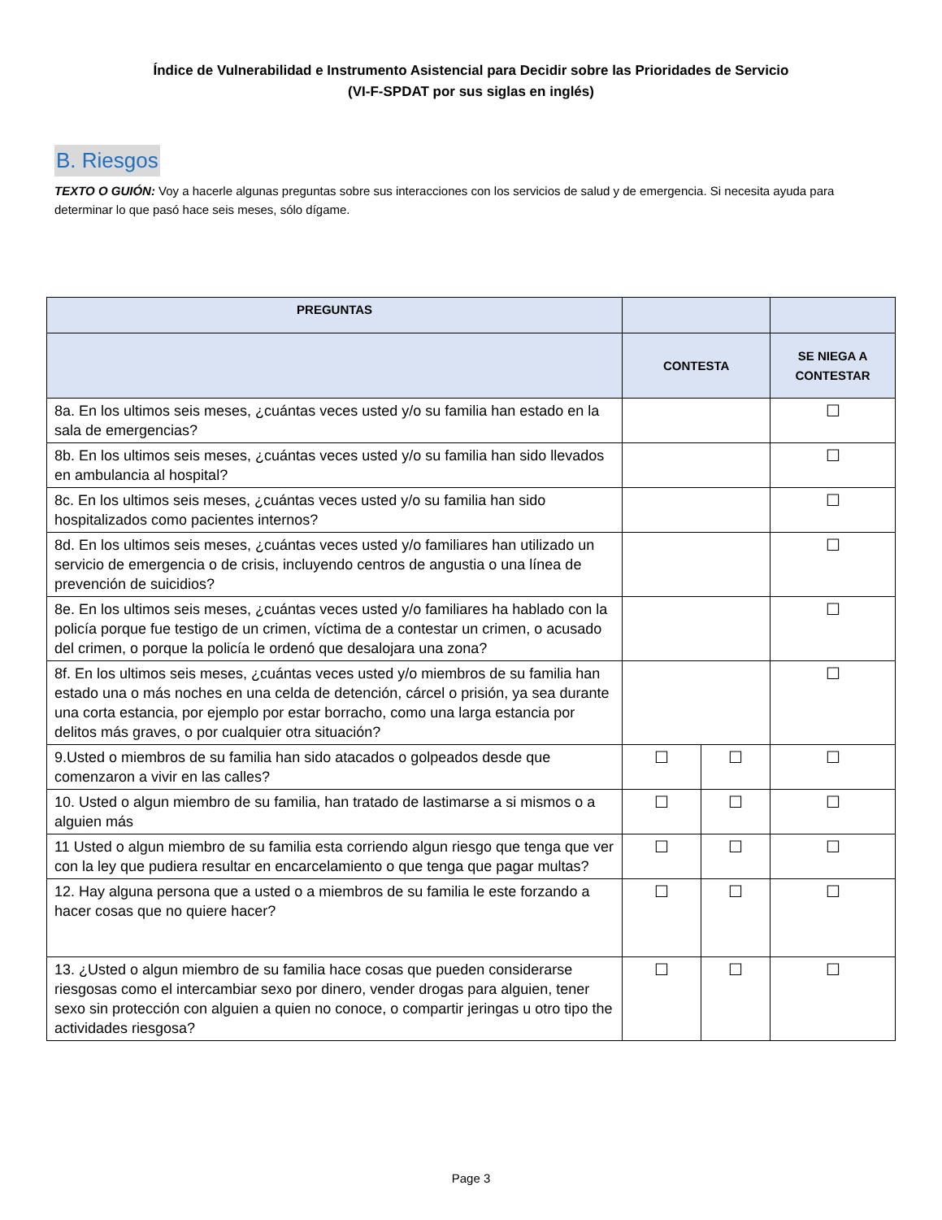Índice de Vulnerabilidad e Instrumento Asistencial para Decidir sobre las Prioridades de Servicio
(VI-F-SPDAT por sus siglas en inglés)
B. Riesgos
TEXTO O GUIÓN: Voy a hacerle algunas preguntas sobre sus interacciones con los servicios de salud y de emergencia. Si necesita ayuda para determinar lo que pasó hace seis meses, sólo dígame.
| PREGUNTAS | | | |
| --- | --- | --- | --- |
| | CONTESTA | | SE NIEGA A CONTESTAR |
| 8a. En los ultimos seis meses, ¿cuántas veces usted y/o su familia han estado en la sala de emergencias? | | | ☐ |
| 8b. En los ultimos seis meses, ¿cuántas veces usted y/o su familia han sido llevados en ambulancia al hospital? | | | ☐ |
| 8c. En los ultimos seis meses, ¿cuántas veces usted y/o su familia han sido hospitalizados como pacientes internos? | | | ☐ |
| 8d. En los ultimos seis meses, ¿cuántas veces usted y/o familiares han utilizado un servicio de emergencia o de crisis, incluyendo centros de angustia o una línea de prevención de suicidios? | | | ☐ |
| 8e. En los ultimos seis meses, ¿cuántas veces usted y/o familiares ha hablado con la policía porque fue testigo de un crimen, víctima de a contestar un crimen, o acusado del crimen, o porque la policía le ordenó que desalojara una zona? | | | ☐ |
| 8f. En los ultimos seis meses, ¿cuántas veces usted y/o miembros de su familia han estado una o más noches en una celda de detención, cárcel o prisión, ya sea durante una corta estancia, por ejemplo por estar borracho, como una larga estancia por delitos más graves, o por cualquier otra situación? | | | ☐ |
| 9.Usted o miembros de su familia han sido atacados o golpeados desde que comenzaron a vivir en las calles? | ☐ | ☐ | ☐ |
| 10. Usted o algun miembro de su familia, han tratado de lastimarse a si mismos o a alguien más | ☐ | ☐ | ☐ |
| 11 Usted o algun miembro de su familia esta corriendo algun riesgo que tenga que ver con la ley que pudiera resultar en encarcelamiento o que tenga que pagar multas? | ☐ | ☐ | ☐ |
| 12. Hay alguna persona que a usted o a miembros de su familia le este forzando a hacer cosas que no quiere hacer? | ☐ | ☐ | ☐ |
| 13. ¿Usted o algun miembro de su familia hace cosas que pueden considerarse riesgosas como el intercambiar sexo por dinero, vender drogas para alguien, tener sexo sin protección con alguien a quien no conoce, o compartir jeringas u otro tipo the actividades riesgosa? | ☐ | ☐ | ☐ |
Page 3